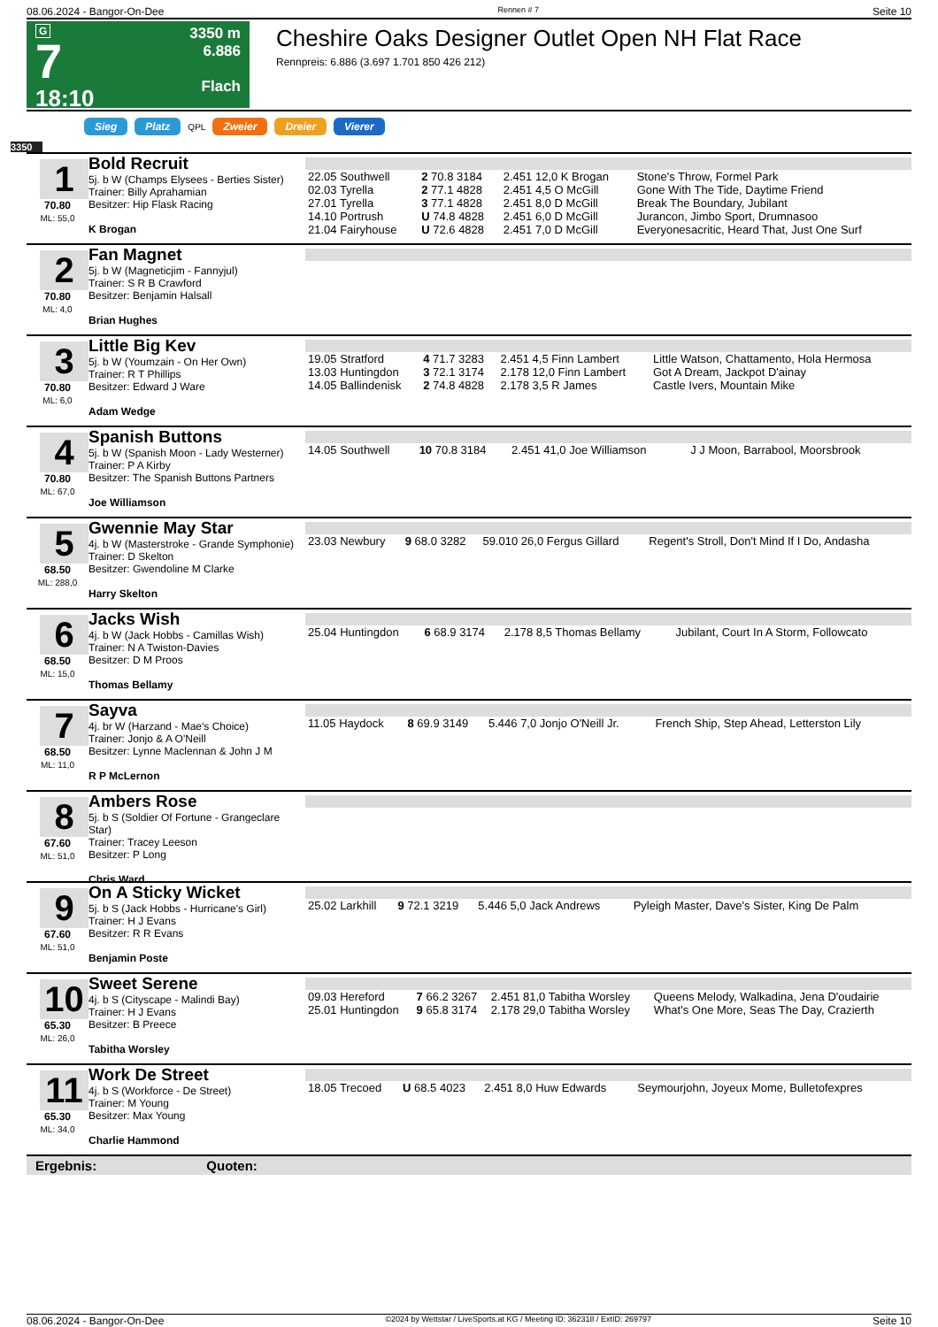08.06.2024 - Bangor-On-Dee Rennen # 7 Seite 10
G
7
18:10
3350 m
6.886
Flach
Cheshire Oaks Designer Outlet Open NH Flat Race
Rennpreis: 6.886 (3.697 1.701 850 426 212)
Sieg Platz QPL Zweier Dreier Vierer
3350
1
70.80
ML: 55,0
Bold Recruit
5j. b W (Champs Elysees - Berties Sister)
Trainer: Billy Aprahamian
Besitzer: Hip Flask Racing
K Brogan
| 22.05 Southwell | 2 70.8 3184 | 2.451 12,0 K Brogan | Stone's Throw, Formel Park |
| 02.03 Tyrella | 2 77.1 4828 | 2.451 4,5 O McGill | Gone With The Tide, Daytime Friend |
| 27.01 Tyrella | 3 77.1 4828 | 2.451 8,0 D McGill | Break The Boundary, Jubilant |
| 14.10 Portrush | U 74.8 4828 | 2.451 6,0 D McGill | Jurancon, Jimbo Sport, Drumnasoo |
| 21.04 Fairyhouse | U 72.6 4828 | 2.451 7,0 D McGill | Everyonesacritic, Heard That, Just One Surf |
2
70.80
ML: 4,0
Fan Magnet
5j. b W (Magneticjim - Fannyjul)
Trainer: S R B Crawford
Besitzer: Benjamin Halsall
Brian Hughes
3
70.80
ML: 6,0
Little Big Kev
5j. b W (Youmzain - On Her Own)
Trainer: R T Phillips
Besitzer: Edward J Ware
Adam Wedge
| 19.05 Stratford | 4 71.7 3283 | 2.451 4,5 Finn Lambert | Little Watson, Chattamento, Hola Hermosa |
| 13.03 Huntingdon | 3 72.1 3174 | 2.178 12,0 Finn Lambert | Got A Dream, Jackpot D'ainay |
| 14.05 Ballindenisk | 2 74.8 4828 | 2.178 3,5 R James | Castle Ivers, Mountain Mike |
4
70.80
ML: 67,0
Spanish Buttons
5j. b W (Spanish Moon - Lady Westerner)
Trainer: P A Kirby
Besitzer: The Spanish Buttons Partners
Joe Williamson
| 14.05 Southwell | 10 70.8 3184 | 2.451 41,0 Joe Williamson | J J Moon, Barrabool, Moorsbrook |
5
68.50
ML: 288,0
Gwennie May Star
4j. b W (Masterstroke - Grande Symphonie)
Trainer: D Skelton
Besitzer: Gwendoline M Clarke
Harry Skelton
| 23.03 Newbury | 9 68.0 3282 | 59.010 26,0 Fergus Gillard | Regent's Stroll, Don't Mind If I Do, Andasha |
6
68.50
ML: 15,0
Jacks Wish
4j. b W (Jack Hobbs - Camillas Wish)
Trainer: N A Twiston-Davies
Besitzer: D M Proos
Thomas Bellamy
| 25.04 Huntingdon | 6 68.9 3174 | 2.178 8,5 Thomas Bellamy | Jubilant, Court In A Storm, Followcato |
7
68.50
ML: 11,0
Sayva
4j. br W (Harzand - Mae's Choice)
Trainer: Jonjo & A O'Neill
Besitzer: Lynne Maclennan & John J M
R P McLernon
| 11.05 Haydock | 8 69.9 3149 | 5.446 7,0 Jonjo O'Neill Jr. | French Ship, Step Ahead, Letterston Lily |
8
67.60
ML: 51,0
Ambers Rose
5j. b S (Soldier Of Fortune - Grangeclare Star)
Trainer: Tracey Leeson
Besitzer: P Long
Chris Ward
9
67.60
ML: 51,0
On A Sticky Wicket
5j. b S (Jack Hobbs - Hurricane's Girl)
Trainer: H J Evans
Besitzer: R R Evans
Benjamin Poste
| 25.02 Larkhill | 9 72.1 3219 | 5.446 5,0 Jack Andrews | Pyleigh Master, Dave's Sister, King De Palm |
10
65.30
ML: 26,0
Sweet Serene
4j. b S (Cityscape - Malindi Bay)
Trainer: H J Evans
Besitzer: B Preece
Tabitha Worsley
| 09.03 Hereford | 7 66.2 3267 | 2.451 81,0 Tabitha Worsley | Queens Melody, Walkadina, Jena D'oudairie |
| 25.01 Huntingdon | 9 65.8 3174 | 2.178 29,0 Tabitha Worsley | What's One More, Seas The Day, Crazierth |
11
65.30
ML: 34,0
Work De Street
4j. b S (Workforce - De Street)
Trainer: M Young
Besitzer: Max Young
Charlie Hammond
| 18.05 Trecoed | U 68.5 4023 | 2.451 8,0 Huw Edwards | Seymourjohn, Joyeux Mome, Bulletofexpres |
Ergebnis: Quoten:
08.06.2024 - Bangor-On-Dee ©2024 by Wettstar / LiveSports.at KG / Meeting ID: 362318 / ExtID: 269797 Seite 10